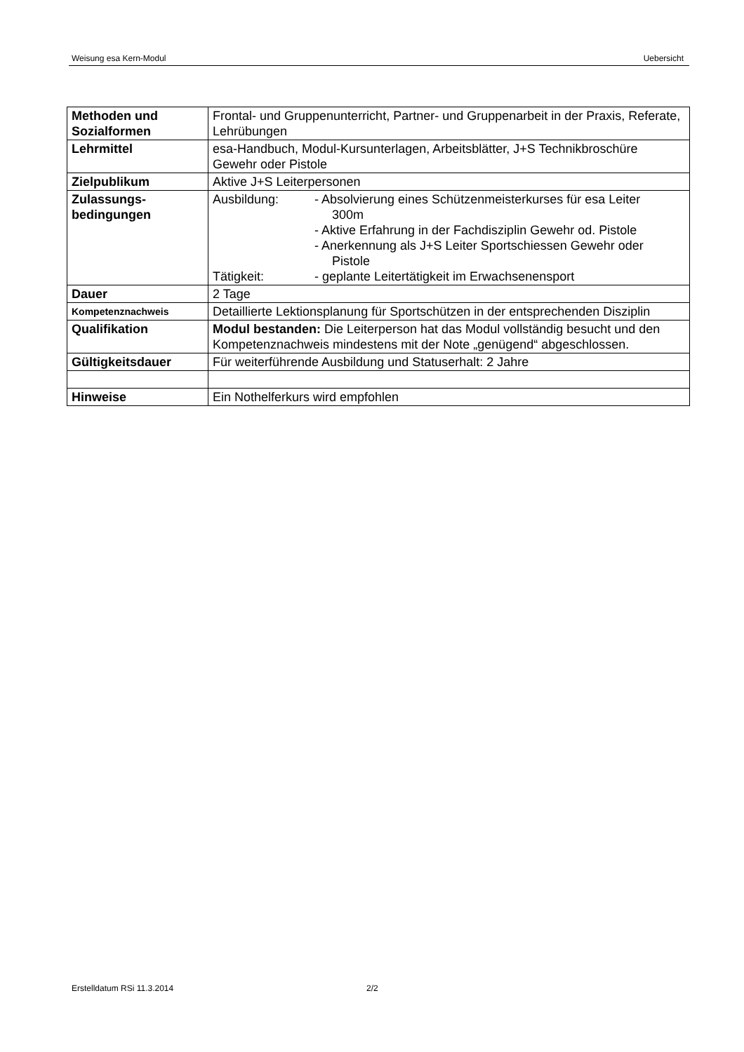Weisung esa Kern-Modul Uebersicht
| Methoden und Sozialformen | Frontal- und Gruppenunterricht, Partner- und Gruppenarbeit in der Praxis, Referate, Lehrübungen |
| Lehrmittel | esa-Handbuch, Modul-Kursunterlagen, Arbeitsblätter, J+S Technikbroschüre Gewehr oder Pistole |
| Zielpublikum | Aktive J+S Leiterpersonen |
| Zulassungs- bedingungen | Ausbildung: - Absolvierung eines Schützenmeisterkurses für esa Leiter 300m - Aktive Erfahrung in der Fachdisziplin Gewehr od. Pistole - Anerkennung als J+S Leiter Sportschiessen Gewehr oder Pistole Tätigkeit: - geplante Leitertätigkeit im Erwachsenensport |
| Dauer | 2 Tage |
| Kompetenznachweis | Detaillierte Lektionsplanung für Sportschützen in der entsprechenden Disziplin |
| Qualifikation | Modul bestanden: Die Leiterperson hat das Modul vollständig besucht und den Kompetenznachweis mindestens mit der Note „genügend“ abgeschlossen. |
| Gültigkeitsdauer | Für weiterführende Ausbildung und Statuserhalt: 2 Jahre |
| Hinweise | Ein Nothelferkurs wird empfohlen |
Erstelldatum RSi 11.3.2014 2/2